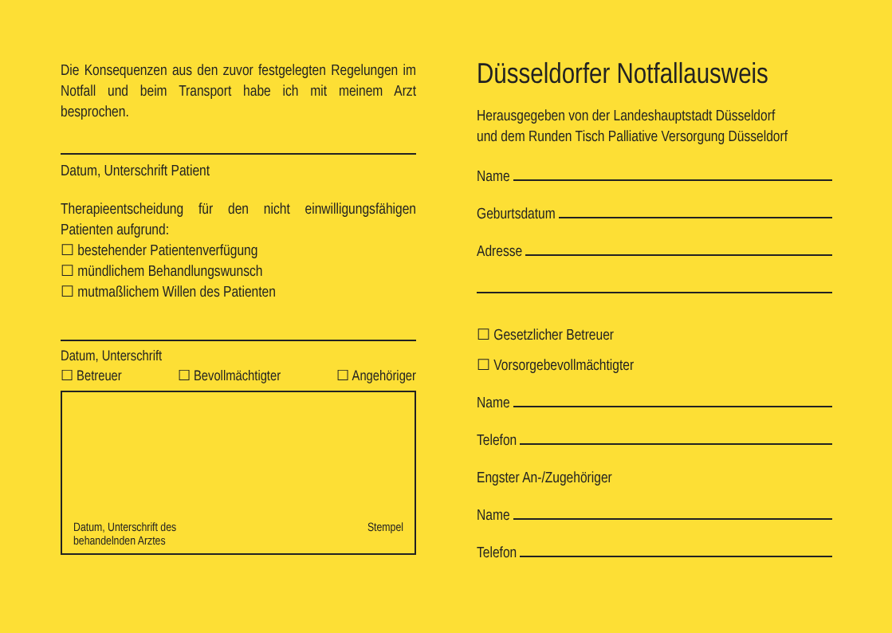Die Konsequenzen aus den zuvor festgelegten Regelungen im Notfall und beim Transport habe ich mit meinem Arzt besprochen.
Datum, Unterschrift Patient
Therapieentscheidung für den nicht einwilligungsfähigen Patienten aufgrund:
☐ bestehender Patientenverfügung
☐ mündlichem Behandlungswunsch
☐ mutmaßlichem Willen des Patienten
Datum, Unterschrift
☐ Betreuer ☐ Bevollmächtigter ☐ Angehöriger
Datum, Unterschrift des
behandelnden Arztes Stempel
Düsseldorfer Notfallausweis
Herausgegeben von der Landeshauptstadt Düsseldorf
und dem Runden Tisch Palliative Versorgung Düsseldorf
Name
Geburtsdatum
Adresse
☐ Gesetzlicher Betreuer
☐ Vorsorgebevollmächtigter
Name
Telefon
Engster An-/Zugehöriger
Name
Telefon